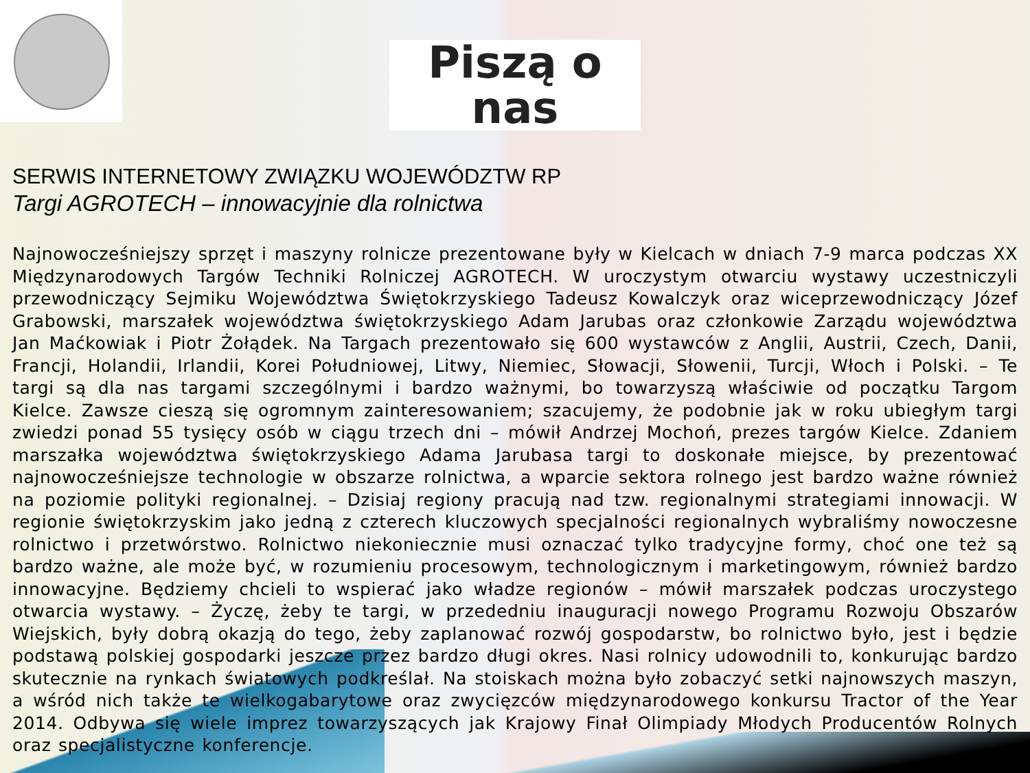Piszą o nas
SERWIS INTERNETOWY ZWIĄZKU WOJEWÓDZTW RP
Targi AGROTECH – innowacyjnie dla rolnictwa
Najnowocześniejszy sprzęt i maszyny rolnicze prezentowane były w Kielcach w dniach 7-9 marca podczas XX Międzynarodowych Targów Techniki Rolniczej AGROTECH. W uroczystym otwarciu wystawy uczestniczyli przewodniczący Sejmiku Województwa Świętokrzyskiego Tadeusz Kowalczyk oraz wiceprzewodniczący Józef Grabowski, marszałek województwa świętokrzyskiego Adam Jarubas oraz członkowie Zarządu województwa Jan Maćkowiak i Piotr Żołądek. Na Targach prezentowało się 600 wystawców z Anglii, Austrii, Czech, Danii, Francji, Holandii, Irlandii, Korei Południowej, Litwy, Niemiec, Słowacji, Słowenii, Turcji, Włoch i Polski. – Te targi są dla nas targami szczególnymi i bardzo ważnymi, bo towarzyszą właściwie od początku Targom Kielce. Zawsze cieszą się ogromnym zainteresowaniem; szacujemy, że podobnie jak w roku ubiegłym targi zwiedzi ponad 55 tysięcy osób w ciągu trzech dni – mówił Andrzej Mochoń, prezes targów Kielce. Zdaniem marszałka województwa świętokrzyskiego Adama Jarubasa targi to doskonałe miejsce, by prezentować najnowocześniejsze technologie w obszarze rolnictwa, a wparcie sektora rolnego jest bardzo ważne również na poziomie polityki regionalnej. – Dzisiaj regiony pracują nad tzw. regionalnymi strategiami innowacji. W regionie świętokrzyskim jako jedną z czterech kluczowych specjalności regionalnych wybraliśmy nowoczesne rolnictwo i przetwórstwo. Rolnictwo niekoniecznie musi oznaczać tylko tradycyjne formy, choć one też są bardzo ważne, ale może być, w rozumieniu procesowym, technologicznym i marketingowym, również bardzo innowacyjne. Będziemy chcieli to wspierać jako władze regionów – mówił marszałek podczas uroczystego otwarcia wystawy. – Życzę, żeby te targi, w przededniu inauguracji nowego Programu Rozwoju Obszarów Wiejskich, były dobrą okazją do tego, żeby zaplanować rozwój gospodarstw, bo rolnictwo było, jest i będzie podstawą polskiej gospodarki jeszcze przez bardzo długi okres. Nasi rolnicy udowodnili to, konkurując bardzo skutecznie na rynkach światowych podkreślał. Na stoiskach można było zobaczyć setki najnowszych maszyn, a wśród nich także te wielkogabarytowe oraz zwycięzców międzynarodowego konkursu Tractor of the Year 2014. Odbywa się wiele imprez towarzyszących jak Krajowy Finał Olimpiady Młodych Producentów Rolnych oraz specjalistyczne konferencje.